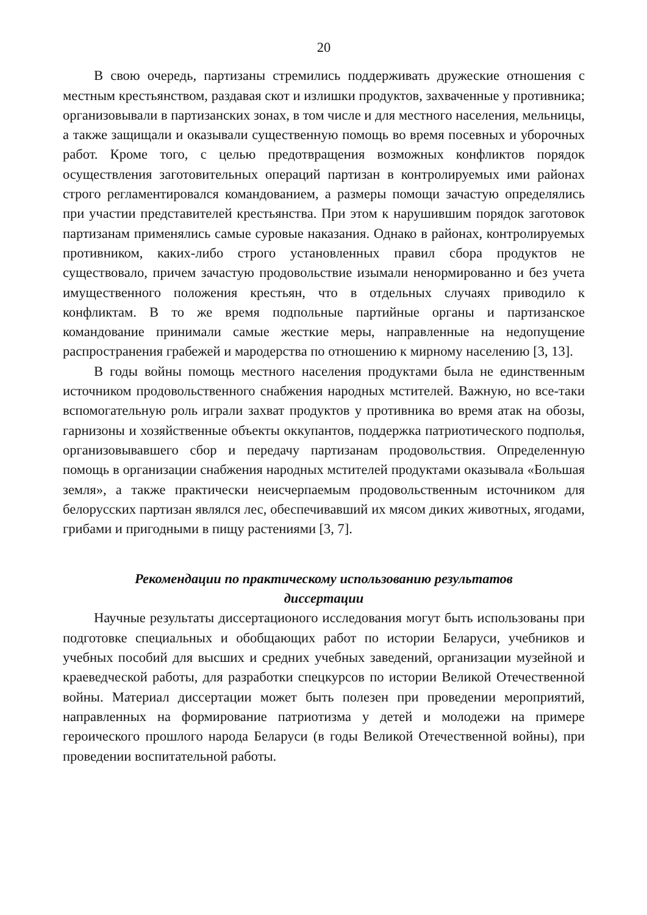20
В свою очередь, партизаны стремились поддерживать дружеские отношения с местным крестьянством, раздавая скот и излишки продуктов, захваченные у противника; организовывали в партизанских зонах, в том числе и для местного населения, мельницы, а также защищали и оказывали существенную помощь во время посевных и уборочных работ. Кроме того, с целью предотвращения возможных конфликтов порядок осуществления заготовительных операций партизан в контролируемых ими районах строго регламентировался командованием, а размеры помощи зачастую определялись при участии представителей крестьянства. При этом к нарушившим порядок заготовок партизанам применялись самые суровые наказания. Однако в районах, контролируемых противником, каких-либо строго установленных правил сбора продуктов не существовало, причем зачастую продовольствие изымали ненормированно и без учета имущественного положения крестьян, что в отдельных случаях приводило к конфликтам. В то же время подпольные партийные органы и партизанское командование принимали самые жесткие меры, направленные на недопущение распространения грабежей и мародерства по отношению к мирному населению [3, 13].
В годы войны помощь местного населения продуктами была не единственным источником продовольственного снабжения народных мстителей. Важную, но все-таки вспомогательную роль играли захват продуктов у противника во время атак на обозы, гарнизоны и хозяйственные объекты оккупантов, поддержка патриотического подполья, организовывавшего сбор и передачу партизанам продовольствия. Определенную помощь в организации снабжения народных мстителей продуктами оказывала «Большая земля», а также практически неисчерпаемым продовольственным источником для белорусских партизан являлся лес, обеспечивавший их мясом диких животных, ягодами, грибами и пригодными в пищу растениями [3, 7].
Рекомендации по практическому использованию результатов
диссертации
Научные результаты диссертационого исследования могут быть использованы при подготовке специальных и обобщающих работ по истории Беларуси, учебников и учебных пособий для высших и средних учебных заведений, организации музейной и краеведческой работы, для разработки спецкурсов по истории Великой Отечественной войны. Материал диссертации может быть полезен при проведении мероприятий, направленных на формирование патриотизма у детей и молодежи на примере героического прошлого народа Беларуси (в годы Великой Отечественной войны), при проведении воспитательной работы.